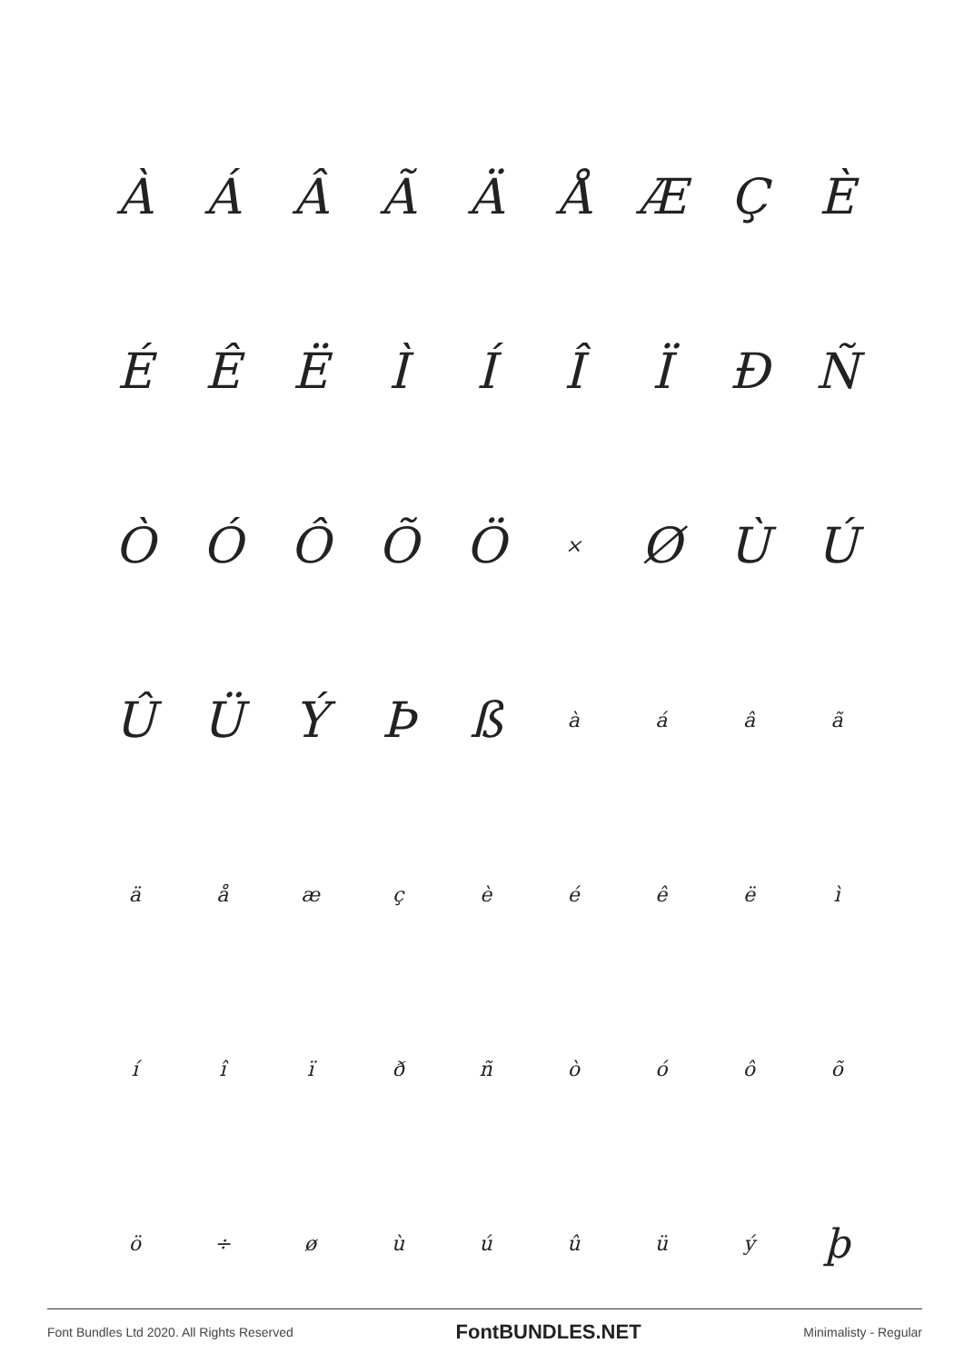ÀÁÂÃÄÅÆÇÈ
ÉÊËÌÍÎÏÐÑ
ÒÓÔÕÖ × ØÙÚ
ÛÜÝÞßàáâã
äåæçèéêëì
íîïðñòóôõ
ö ÷ øùúûüýþ
Font Bundles Ltd 2020. All Rights Reserved FontBUNDLES.NET Minimalisty - Regular